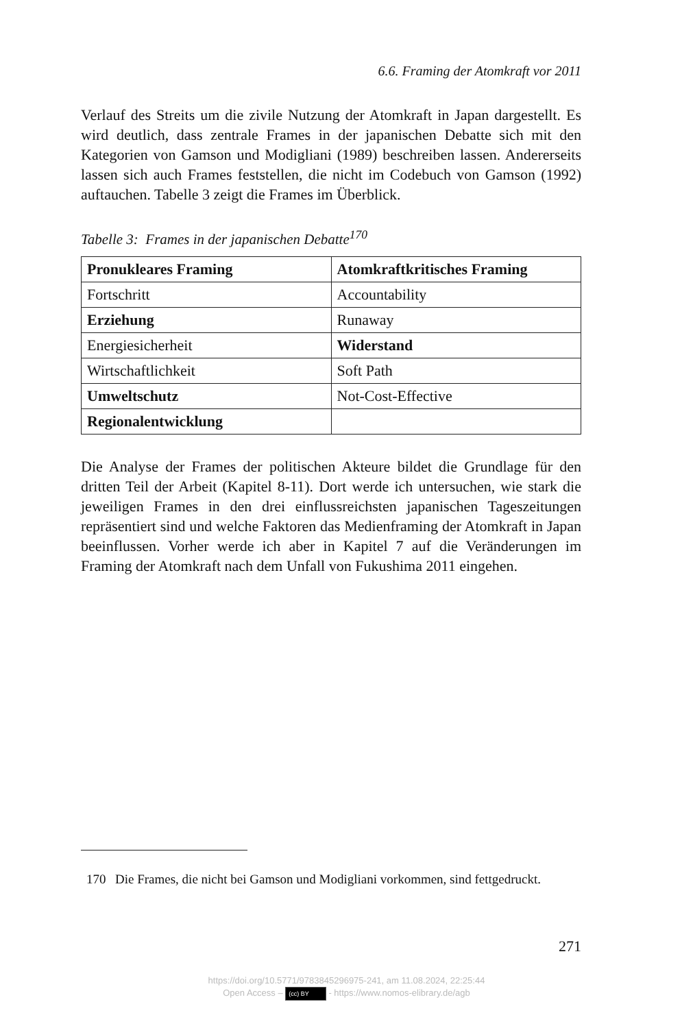6.6. Framing der Atomkraft vor 2011
Verlauf des Streits um die zivile Nutzung der Atomkraft in Japan dargestellt. Es wird deutlich, dass zentrale Frames in der japanischen Debatte sich mit den Kategorien von Gamson und Modigliani (1989) beschreiben lassen. Andererseits lassen sich auch Frames feststellen, die nicht im Codebuch von Gamson (1992) auftauchen. Tabelle 3 zeigt die Frames im Überblick.
Tabelle 3: Frames in der japanischen Debatte<sup>170</sup>
| Pronukleares Framing | Atomkraftkritisches Framing |
| --- | --- |
| Fortschritt | Accountability |
| Erziehung | Runaway |
| Energiesicherheit | Widerstand |
| Wirtschaftlichkeit | Soft Path |
| Umweltschutz | Not-Cost-Effective |
| Regionalentwicklung | |
Die Analyse der Frames der politischen Akteure bildet die Grundlage für den dritten Teil der Arbeit (Kapitel 8-11). Dort werde ich untersuchen, wie stark die jeweiligen Frames in den drei einflussreichsten japanischen Tageszeitungen repräsentiert sind und welche Faktoren das Medienframing der Atomkraft in Japan beeinflussen. Vorher werde ich aber in Kapitel 7 auf die Veränderungen im Framing der Atomkraft nach dem Unfall von Fukushima 2011 eingehen.
170 Die Frames, die nicht bei Gamson und Modigliani vorkommen, sind fettgedruckt.
271
https://doi.org/10.5771/9783845296975-241, am 11.08.2024, 22:25:44
Open Access – (cc) BY - https://www.nomos-elibrary.de/agb